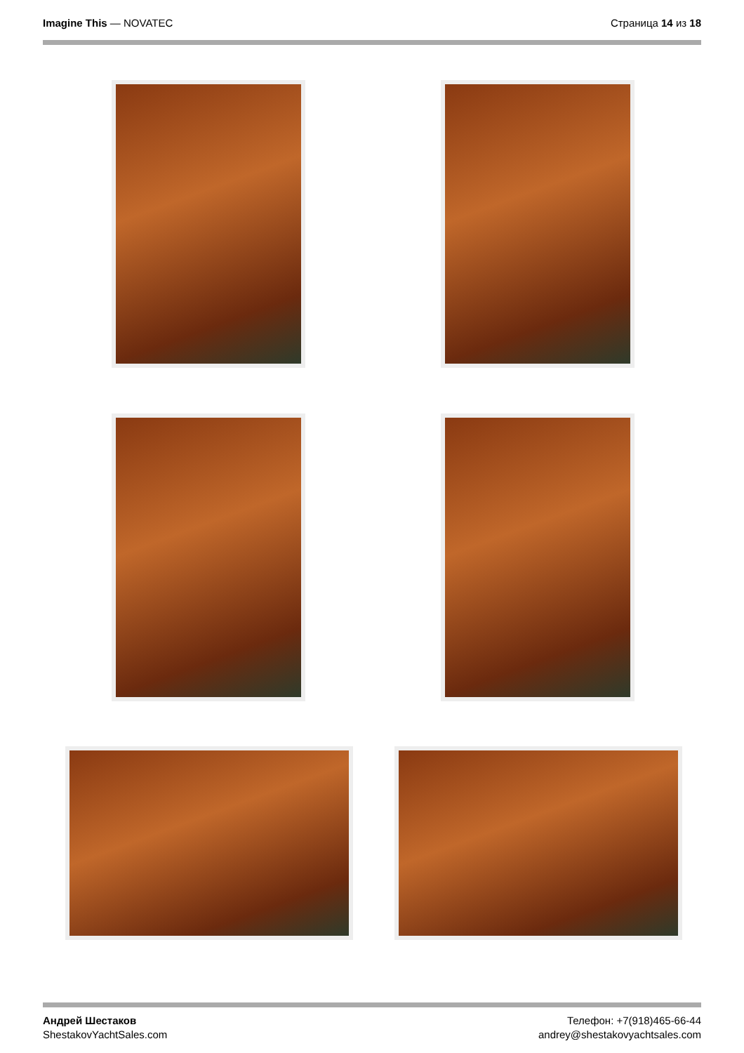Imagine This — NOVATEC Страница 14 из 18
Андрей Шестаков
ShestakovYachtSales.com
Телефон: +7(918)465-66-44
andrey@shestakovyachtsales.com